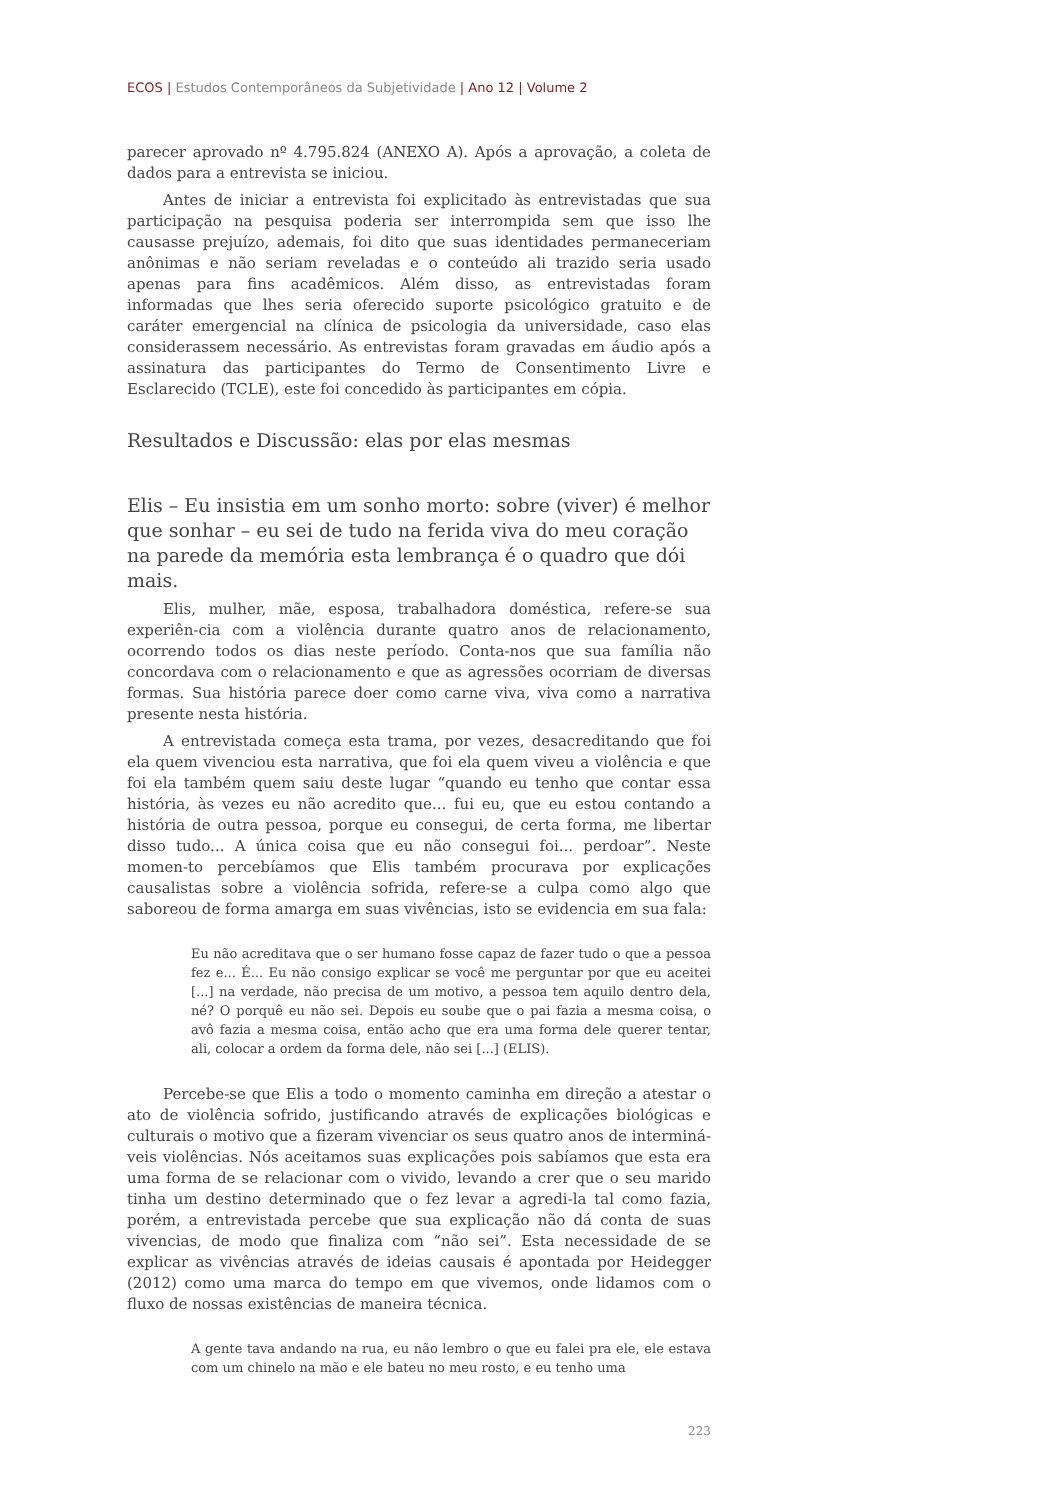ECOS | Estudos Contemporâneos da Subjetividade | Ano 12 | Volume 2
parecer aprovado nº 4.795.824 (ANEXO A). Após a aprovação, a coleta de dados para a entrevista se iniciou.
Antes de iniciar a entrevista foi explicitado às entrevistadas que sua participação na pesquisa poderia ser interrompida sem que isso lhe causasse prejuízo, ademais, foi dito que suas identidades permaneceriam anônimas e não seriam reveladas e o conteúdo ali trazido seria usado apenas para fins acadêmicos. Além disso, as entrevistadas foram informadas que lhes seria oferecido suporte psicológico gratuito e de caráter emergencial na clínica de psicologia da universidade, caso elas considerassem necessário. As entrevistas foram gravadas em áudio após a assinatura das participantes do Termo de Consentimento Livre e Esclarecido (TCLE), este foi concedido às participantes em cópia.
Resultados e Discussão: elas por elas mesmas
Elis – Eu insistia em um sonho morto: sobre (viver) é melhor que sonhar – eu sei de tudo na ferida viva do meu coração na parede da memória esta lembrança é o quadro que dói mais.
Elis, mulher, mãe, esposa, trabalhadora doméstica, refere-se sua experiên-cia com a violência durante quatro anos de relacionamento, ocorrendo todos os dias neste período. Conta-nos que sua família não concordava com o relacionamento e que as agressões ocorriam de diversas formas. Sua história parece doer como carne viva, viva como a narrativa presente nesta história.
A entrevistada começa esta trama, por vezes, desacreditando que foi ela quem vivenciou esta narrativa, que foi ela quem viveu a violência e que foi ela também quem saiu deste lugar “quando eu tenho que contar essa história, às vezes eu não acredito que... fui eu, que eu estou contando a história de outra pessoa, porque eu consegui, de certa forma, me libertar disso tudo... A única coisa que eu não consegui foi... perdoar”. Neste momen-to percebíamos que Elis também procurava por explicações causalistas sobre a violência sofrida, refere-se a culpa como algo que saboreou de forma amarga em suas vivências, isto se evidencia em sua fala:
Eu não acreditava que o ser humano fosse capaz de fazer tudo o que a pessoa fez e... É... Eu não consigo explicar se você me perguntar por que eu aceitei [...] na verdade, não precisa de um motivo, a pessoa tem aquilo dentro dela, né? O porquê eu não sei. Depois eu soube que o pai fazia a mesma coisa, o avô fazia a mesma coisa, então acho que era uma forma dele querer tentar, ali, colocar a ordem da forma dele, não sei [...] (ELIS).
Percebe-se que Elis a todo o momento caminha em direção a atestar o ato de violência sofrido, justificando através de explicações biológicas e culturais o motivo que a fizeram vivenciar os seus quatro anos de interminá-veis violências. Nós aceitamos suas explicações pois sabíamos que esta era uma forma de se relacionar com o vivido, levando a crer que o seu marido tinha um destino determinado que o fez levar a agredi-la tal como fazia, porém, a entrevistada percebe que sua explicação não dá conta de suas vivencias, de modo que finaliza com “não sei”. Esta necessidade de se explicar as vivências através de ideias causais é apontada por Heidegger (2012) como uma marca do tempo em que vivemos, onde lidamos com o fluxo de nossas existências de maneira técnica.
A gente tava andando na rua, eu não lembro o que eu falei pra ele, ele estava com um chinelo na mão e ele bateu no meu rosto, e eu tenho uma
223